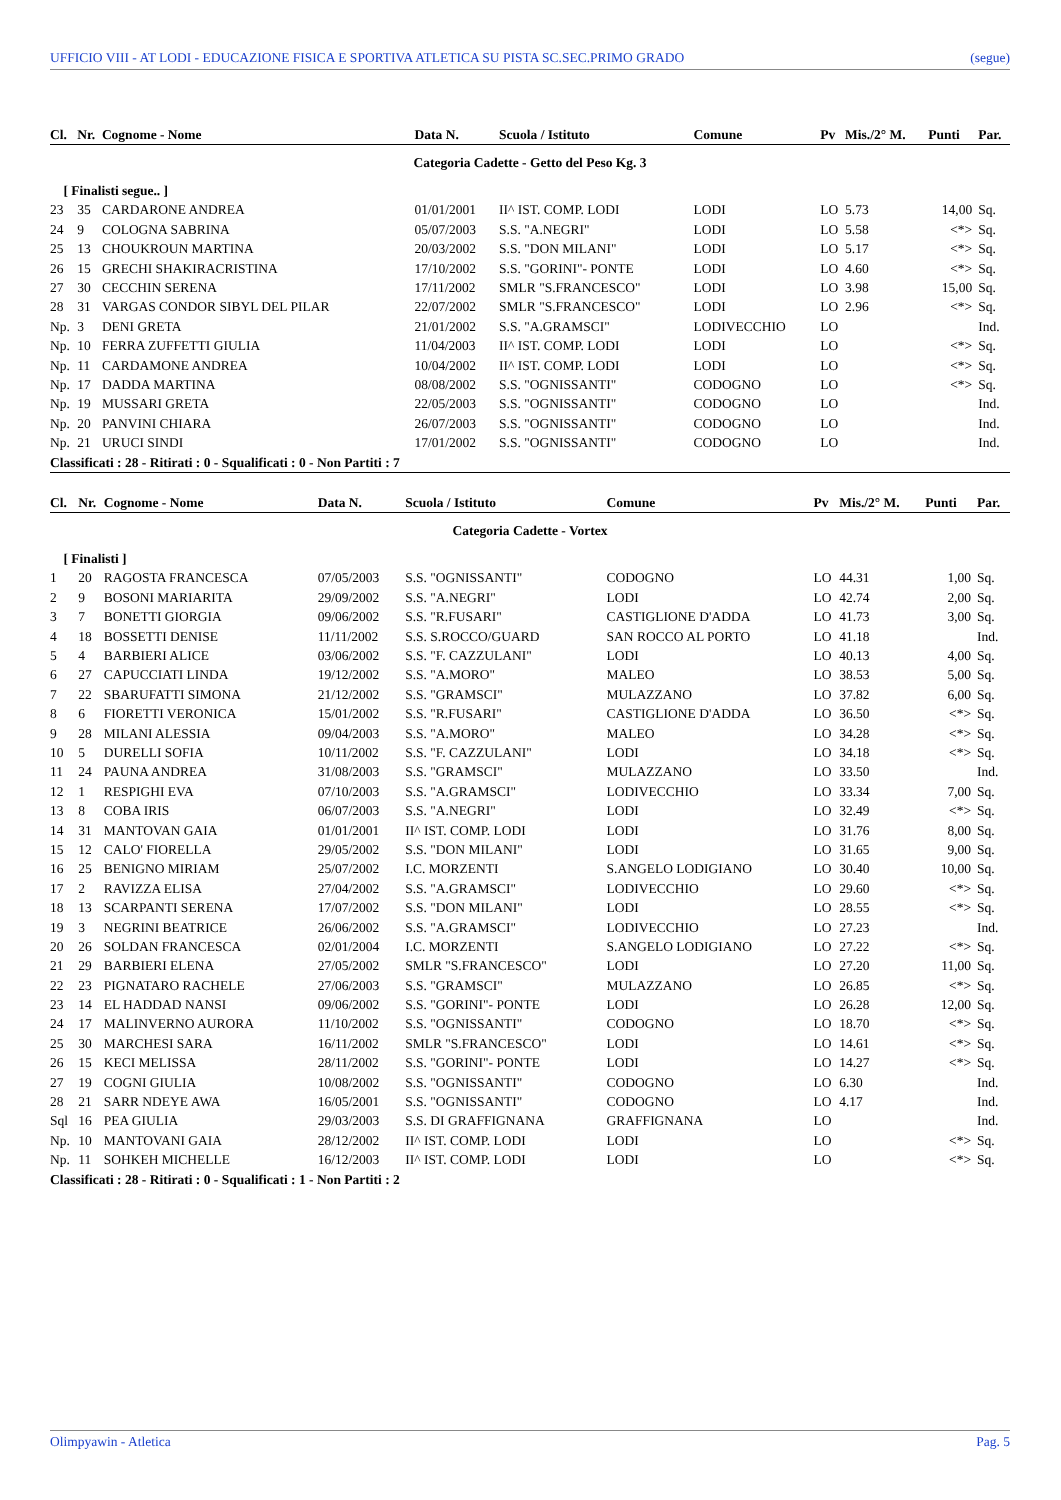UFFICIO VIII - AT LODI - EDUCAZIONE FISICA E SPORTIVA ATLETICA SU PISTA SC.SEC.PRIMO GRADO (segue)
| Cl. | Nr. | Cognome - Nome | Data N. | Scuola / Istituto | Comune | Pv | Mis./2° M. | Punti | Par. |
| --- | --- | --- | --- | --- | --- | --- | --- | --- | --- |
| Categoria Cadette - Getto del Peso Kg. 3 | | | | | | | | | |
| [ Finalisti segue.. ] | | | | | | | | | |
| 23 | 35 | CARDARONE ANDREA | 01/01/2001 | II^ IST. COMP. LODI | LODI | LO | 5.73 | 14,00 | Sq. |
| 24 | 9 | COLOGNA SABRINA | 05/07/2003 | S.S. "A.NEGRI" | LODI | LO | 5.58 | <*> | Sq. |
| 25 | 13 | CHOUKROUN MARTINA | 20/03/2002 | S.S. "DON MILANI" | LODI | LO | 5.17 | <*> | Sq. |
| 26 | 15 | GRECHI SHAKIRACRISTINA | 17/10/2002 | S.S. "GORINI"- PONTE | LODI | LO | 4.60 | <*> | Sq. |
| 27 | 30 | CECCHIN SERENA | 17/11/2002 | SMLR "S.FRANCESCO" | LODI | LO | 3.98 | 15,00 | Sq. |
| 28 | 31 | VARGAS CONDOR SIBYL DEL PILAR | 22/07/2002 | SMLR "S.FRANCESCO" | LODI | LO | 2.96 | <*> | Sq. |
| Np. | 3 | DENI GRETA | 21/01/2002 | S.S. "A.GRAMSCI" | LODIVECCHIO | LO | | | Ind. |
| Np. | 10 | FERRA ZUFFETTI GIULIA | 11/04/2003 | II^ IST. COMP. LODI | LODI | LO | | <*> | Sq. |
| Np. | 11 | CARDAMONE ANDREA | 10/04/2002 | II^ IST. COMP. LODI | LODI | LO | | <*> | Sq. |
| Np. | 17 | DADDA MARTINA | 08/08/2002 | S.S. "OGNISSANTI" | CODOGNO | LO | | <*> | Sq. |
| Np. | 19 | MUSSARI GRETA | 22/05/2003 | S.S. "OGNISSANTI" | CODOGNO | LO | | | Ind. |
| Np. | 20 | PANVINI CHIARA | 26/07/2003 | S.S. "OGNISSANTI" | CODOGNO | LO | | | Ind. |
| Np. | 21 | URUCI SINDI | 17/01/2002 | S.S. "OGNISSANTI" | CODOGNO | LO | | | Ind. |
| Classificati : 28 - Ritirati : 0 - Squalificati : 0 - Non Partiti : 7 | | | | | | | | | |
| Cl. | Nr. | Cognome - Nome | Data N. | Scuola / Istituto | Comune | Pv | Mis./2° M. | Punti | Par. |
| --- | --- | --- | --- | --- | --- | --- | --- | --- | --- |
| Categoria Cadette - Vortex | | | | | | | | | |
| [ Finalisti ] | | | | | | | | | |
| 1 | 20 | RAGOSTA FRANCESCA | 07/05/2003 | S.S. "OGNISSANTI" | CODOGNO | LO | 44.31 | 1,00 | Sq. |
| 2 | 9 | BOSONI MARIARITA | 29/09/2002 | S.S. "A.NEGRI" | LODI | LO | 42.74 | 2,00 | Sq. |
| 3 | 7 | BONETTI GIORGIA | 09/06/2002 | S.S. "R.FUSARI" | CASTIGLIONE D'ADDA | LO | 41.73 | 3,00 | Sq. |
| 4 | 18 | BOSSETTI DENISE | 11/11/2002 | S.S. S.ROCCO/GUARD | SAN ROCCO AL PORTO | LO | 41.18 | | Ind. |
| 5 | 4 | BARBIERI ALICE | 03/06/2002 | S.S. "F. CAZZULANI" | LODI | LO | 40.13 | 4,00 | Sq. |
| 6 | 27 | CAPUCCIATI LINDA | 19/12/2002 | S.S. "A.MORO" | MALEO | LO | 38.53 | 5,00 | Sq. |
| 7 | 22 | SBARUFATTI SIMONA | 21/12/2002 | S.S. "GRAMSCI" | MULAZZANO | LO | 37.82 | 6,00 | Sq. |
| 8 | 6 | FIORETTI VERONICA | 15/01/2002 | S.S. "R.FUSARI" | CASTIGLIONE D'ADDA | LO | 36.50 | <*> | Sq. |
| 9 | 28 | MILANI ALESSIA | 09/04/2003 | S.S. "A.MORO" | MALEO | LO | 34.28 | <*> | Sq. |
| 10 | 5 | DURELLI SOFIA | 10/11/2002 | S.S. "F. CAZZULANI" | LODI | LO | 34.18 | <*> | Sq. |
| 11 | 24 | PAUNA ANDREA | 31/08/2003 | S.S. "GRAMSCI" | MULAZZANO | LO | 33.50 | | Ind. |
| 12 | 1 | RESPIGHI EVA | 07/10/2003 | S.S. "A.GRAMSCI" | LODIVECCHIO | LO | 33.34 | 7,00 | Sq. |
| 13 | 8 | COBA IRIS | 06/07/2003 | S.S. "A.NEGRI" | LODI | LO | 32.49 | <*> | Sq. |
| 14 | 31 | MANTOVAN GAIA | 01/01/2001 | II^ IST. COMP. LODI | LODI | LO | 31.76 | 8,00 | Sq. |
| 15 | 12 | CALO' FIORELLA | 29/05/2002 | S.S. "DON MILANI" | LODI | LO | 31.65 | 9,00 | Sq. |
| 16 | 25 | BENIGNO MIRIAM | 25/07/2002 | I.C. MORZENTI | S.ANGELO LODIGIANO | LO | 30.40 | 10,00 | Sq. |
| 17 | 2 | RAVIZZA ELISA | 27/04/2002 | S.S. "A.GRAMSCI" | LODIVECCHIO | LO | 29.60 | <*> | Sq. |
| 18 | 13 | SCARPANTI SERENA | 17/07/2002 | S.S. "DON MILANI" | LODI | LO | 28.55 | <*> | Sq. |
| 19 | 3 | NEGRINI BEATRICE | 26/06/2002 | S.S. "A.GRAMSCI" | LODIVECCHIO | LO | 27.23 | | Ind. |
| 20 | 26 | SOLDAN FRANCESCA | 02/01/2004 | I.C. MORZENTI | S.ANGELO LODIGIANO | LO | 27.22 | <*> | Sq. |
| 21 | 29 | BARBIERI ELENA | 27/05/2002 | SMLR "S.FRANCESCO" | LODI | LO | 27.20 | 11,00 | Sq. |
| 22 | 23 | PIGNATARO RACHELE | 27/06/2003 | S.S. "GRAMSCI" | MULAZZANO | LO | 26.85 | <*> | Sq. |
| 23 | 14 | EL HADDAD NANSI | 09/06/2002 | S.S. "GORINI"- PONTE | LODI | LO | 26.28 | 12,00 | Sq. |
| 24 | 17 | MALINVERNO AURORA | 11/10/2002 | S.S. "OGNISSANTI" | CODOGNO | LO | 18.70 | <*> | Sq. |
| 25 | 30 | MARCHESI SARA | 16/11/2002 | SMLR "S.FRANCESCO" | LODI | LO | 14.61 | <*> | Sq. |
| 26 | 15 | KECI MELISSA | 28/11/2002 | S.S. "GORINI"- PONTE | LODI | LO | 14.27 | <*> | Sq. |
| 27 | 19 | COGNI GIULIA | 10/08/2002 | S.S. "OGNISSANTI" | CODOGNO | LO | 6.30 | | Ind. |
| 28 | 21 | SARR NDEYE AWA | 16/05/2001 | S.S. "OGNISSANTI" | CODOGNO | LO | 4.17 | | Ind. |
| Sql | 16 | PEA GIULIA | 29/03/2003 | S.S. DI GRAFFIGNANA | GRAFFIGNANA | LO | | | Ind. |
| Np. | 10 | MANTOVANI GAIA | 28/12/2002 | II^ IST. COMP. LODI | LODI | LO | | <*> | Sq. |
| Np. | 11 | SOHKEH MICHELLE | 16/12/2003 | II^ IST. COMP. LODI | LODI | LO | | <*> | Sq. |
| Classificati : 28 - Ritirati : 0 - Squalificati : 1 - Non Partiti : 2 | | | | | | | | | |
Olimpyawin - Atletica Pag. 5